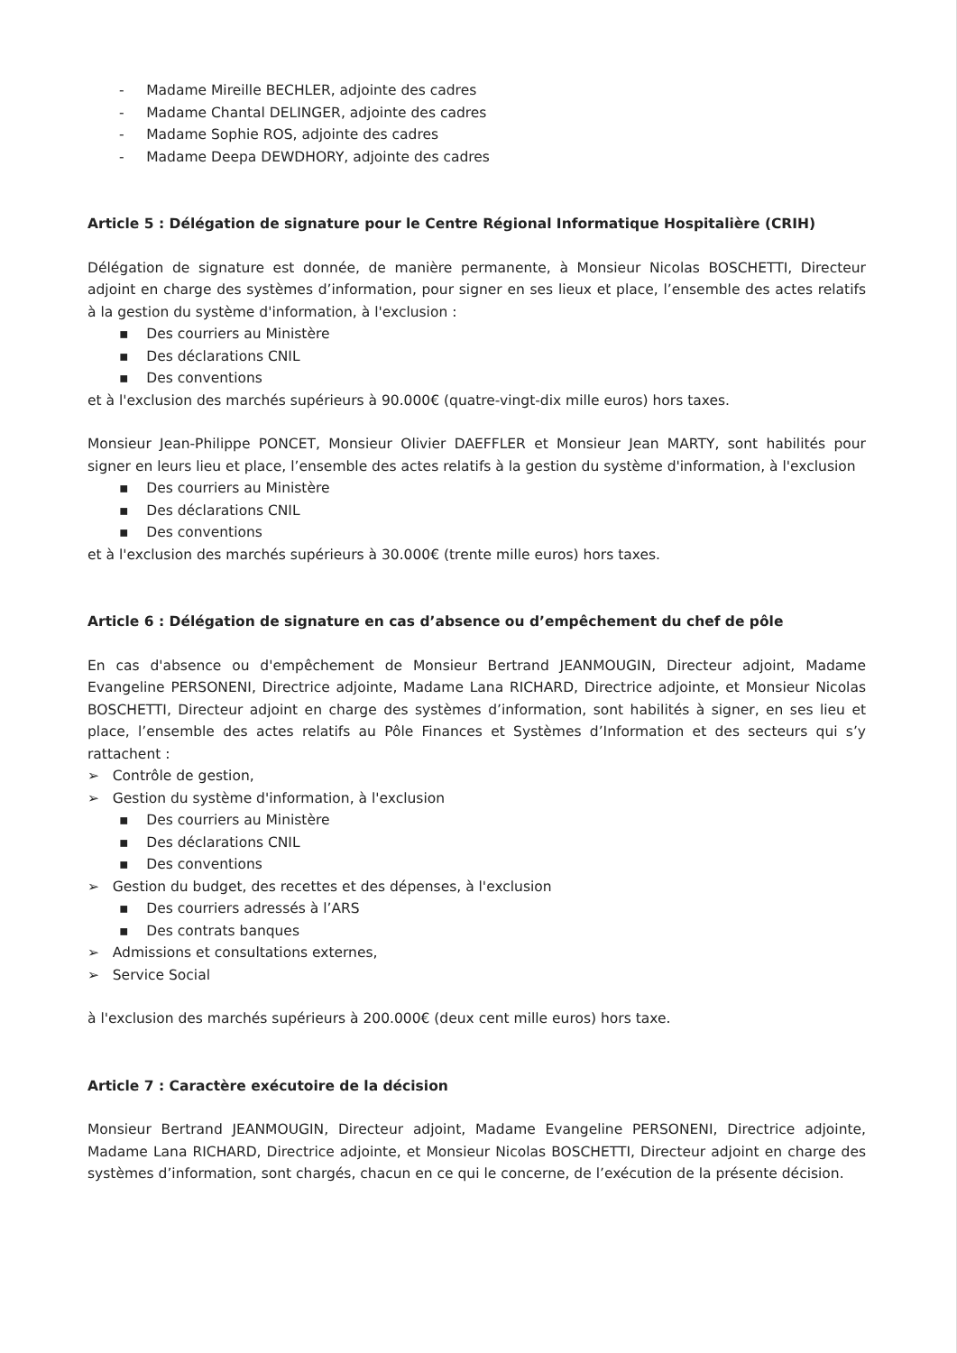- Madame Mireille BECHLER, adjointe des cadres
- Madame Chantal DELINGER, adjointe des cadres
- Madame Sophie ROS, adjointe des cadres
- Madame Deepa DEWDHORY, adjointe des cadres
Article 5 : Délégation de signature pour le Centre Régional Informatique Hospitalière (CRIH)
Délégation de signature est donnée, de manière permanente, à Monsieur Nicolas BOSCHETTI, Directeur adjoint en charge des systèmes d’information, pour signer en ses lieux et place, l’ensemble des actes relatifs à la gestion du système d'information, à l'exclusion :
▪ Des courriers au Ministère
▪ Des déclarations CNIL
▪ Des conventions
et à l'exclusion des marchés supérieurs à 90.000€ (quatre-vingt-dix mille euros) hors taxes.
Monsieur Jean-Philippe PONCET, Monsieur Olivier DAEFFLER et Monsieur Jean MARTY, sont habilités pour signer en leurs lieu et place, l’ensemble des actes relatifs à la gestion du système d'information, à l'exclusion
▪ Des courriers au Ministère
▪ Des déclarations CNIL
▪ Des conventions
et à l'exclusion des marchés supérieurs à 30.000€ (trente mille euros) hors taxes.
Article 6 : Délégation de signature en cas d’absence ou d’empêchement du chef de pôle
En cas d'absence ou d'empêchement de Monsieur Bertrand JEANMOUGIN, Directeur adjoint, Madame Evangeline PERSONENI, Directrice adjointe, Madame Lana RICHARD, Directrice adjointe, et Monsieur Nicolas BOSCHETTI, Directeur adjoint en charge des systèmes d’information, sont habilités à signer, en ses lieu et place, l’ensemble des actes relatifs au Pôle Finances et Systèmes d’Information et des secteurs qui s’y rattachent :
➢ Contrôle de gestion,
➢ Gestion du système d'information, à l'exclusion
▪ Des courriers au Ministère
▪ Des déclarations CNIL
▪ Des conventions
➢ Gestion du budget, des recettes et des dépenses, à l'exclusion
▪ Des courriers adressés à l’ARS
▪ Des contrats banques
➢ Admissions et consultations externes,
➢ Service Social
à l'exclusion des marchés supérieurs à 200.000€ (deux cent mille euros) hors taxe.
Article 7 : Caractère exécutoire de la décision
Monsieur Bertrand JEANMOUGIN, Directeur adjoint, Madame Evangeline PERSONENI, Directrice adjointe, Madame Lana RICHARD, Directrice adjointe, et Monsieur Nicolas BOSCHETTI, Directeur adjoint en charge des systèmes d’information, sont chargés, chacun en ce qui le concerne, de l’exécution de la présente décision.